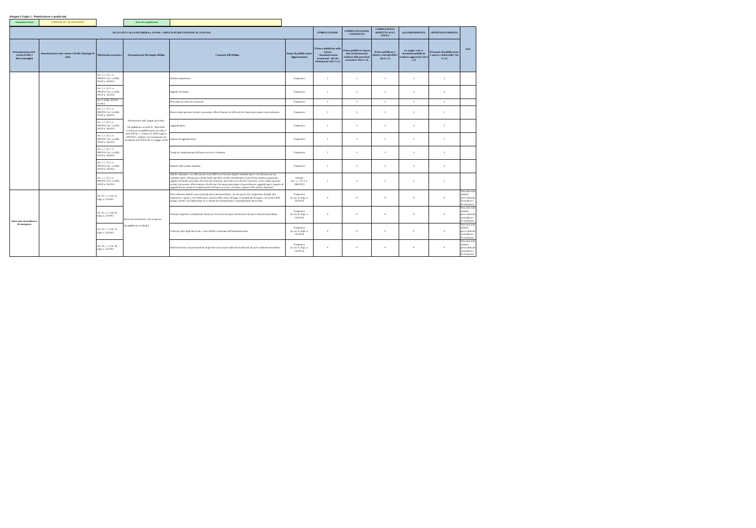Allegato 2 Foglio 1 - Pubblicazione e qualità dati
| Amministrazione | COMUNE di CALANGIANUS | | Data di compilazione | |
| ALLEGATO 1 ALLA DELIBERA n. 43/2016 - GRIGLIA DI RILEVAZIONE AL 31/01/2016 | | | | | | PUBBLICAZIONE | COMPLETEZZA DEL CONTENUTO | COMPLETEZZA RISPETTO AGLI UFFICI | AGGIORNAMENTO | APERTURA FORMATO | Note |
| --- | --- | --- | --- | --- | --- | --- | --- | --- | --- | --- | --- |
| Denominazione sotto-sezione livello 1 (Macrofamiglie) | Denominazione sotto-sezione 2 livello (Tipologie di dati) | Riferimento normativo | Denominazione del singolo obbligo | Contenuti dell'obbligo | Tempo di pubblicazione/ Aggiornamento | Il dato è pubblicato nella sezione "Amministrazione trasparente" del sito istituzionale? (da 0 a 2) | Il dato pubblicato riporta tutte le informazioni richieste dalle previsioni normative? (da 0 a 3) | Il dato pubblicato è riferito a tutti gli uffici? (da 0 a 3) | La pagina web e i documenti pubblicati risultano aggiornati? (da 0 a 3) | Il formato di pubblicazione è aperto o elaborabile? (da 0 a 3) | |
| | | Art. 1, c. 32, l. n. 190/2012 Art. 3, delib. AVCP n. 26/2013 | Informazioni sulle singole procedure (da pubblicare secondo le "Specifiche tecniche per la pubblicazione dei dati ai sensi dell'art. 1, comma 32, della Legge n. 190/2012", adottate con Comunicato del Presidente dell'AVCP del 22 maggio 2013) | Struttura proponente | Tempestivo | 2 | 3 | 3 | 3 | 3 | |
| | | Art. 1, c. 32, l. n. 190/2012 Art. 3, delib. AVCP n. 26/2013 | | Oggetto del bando | Tempestivo | 2 | 3 | 3 | 3 | 3 | |
| | | Art. 3, delib. AVCP n. 26/2013 | | Procedura di scelta del contraente | Tempestivo | 2 | 3 | 3 | 3 | 3 | |
| | | Art. 1, c. 32, l. n. 190/2012 Art. 3, delib. AVCP n. 26/2013 | | Elenco degli operatori invitati a presentare offerte/Numero di offerenti che hanno partecipato al procedimento | Tempestivo | 2 | 3 | 3 | 3 | 3 | |
| | | Art. 1, c. 32, l. n. 190/2012 Art. 3, delib. AVCP n. 26/2013 | | Aggiudicatario | Tempestivo | 2 | 3 | 3 | 3 | 3 | |
| | | Art. 1, c. 32, l. n. 190/2012 Art. 3, delib. AVCP n. 26/2013 | | Importo di aggiudicazione | Tempestivo | 2 | 3 | 3 | 3 | 3 | |
| | | Art. 1, c. 32, l. n. 190/2012 Art. 3, delib. AVCP n. 26/2013 | | Tempi di completamento dell'opera servizio o fornitura | Tempestivo | 2 | 3 | 3 | 3 | 3 | |
| | | Art. 1, c. 32, l. n. 190/2012 Art. 3, delib. AVCP n. 26/2013 | | Importo delle somme liquidate | Tempestivo | 2 | 3 | 3 | 3 | 3 | |
| | | Art. 1, c. 32, l. n. 190/2012 Art. 3, delib. AVCP n. 26/2013 | | Tabelle riassuntive rese liberamente scaricabili in un formato digitale standard aperto con informazioni sui contratti relative all'anno precedente (nello specifico: Codice Identificativo Gara (CIG), struttura proponente, oggetto del bando, procedura di scelta del contraente, procedura di scelta del contraente, elenco degli operatori invitati a presentare offerte/numero di offerenti che hanno partecipato al procedimento, aggiudicatario, importo di aggiudicazione, tempi di completamento dell'opera servizio o fornitura, importo delle somme liquidate) | Annuale (art. 1, c. 32, l. n. 190/2012) | 2 | 3 | 3 | 3 | 3 | |
| Interventi straordinari e di emergenza | | Art. 42, c. 1, lett. a), d.lgs. n. 33/2013 | Interventi straordinari e di emergenza (da pubblicare in tabelle) | Provvedimenti adottati concernenti gli interventi straordinari e di emergenza che comportano deroghe alla legislazione vigente, con l'indicazione espressa delle norme di legge eventualmente derogate e dei motivi della deroga, nonché con l'indicazione di eventuali atti amministrativi o giurisdizionali intervenuti | Tempestivo (ex art. 8, d.lgs. n. 33/2013) | 0 | 0 | 0 | 0 | 0 | Non sono stati adottati provvedimenti straordinari e di emergenza |
| | | Art. 42, c. 1, lett. b), d.lgs. n. 33/2013 | | Termini temporali eventualmente fissati per l'esercizio dei poteri di adozione dei provvedimenti straordinari | Tempestivo (ex art. 8, d.lgs. n. 33/2013) | 0 | 0 | 0 | 0 | 0 | Non sono stati adottati provvedimenti straordinari e di emergenza |
| | | Art. 42, c. 1, lett. c), d.lgs. n. 33/2013 | | Costo previsto degli interventi e costo effettivo sostenuto dall'amministrazione | Tempestivo (ex art. 8, d.lgs. n. 33/2013) | 0 | 0 | 0 | 0 | 0 | Non sono stati adottati provvedimenti straordinari e di emergenza |
| | | Art. 42, c. 1, lett. d), d.lgs. n. 33/2013 | | Particolari forme di partecipazione degli interessati ai procedimenti di adozione dei provvedimenti straordinari | Tempestivo (ex art. 8, d.lgs. n. 33/2013) | 0 | 0 | 0 | 0 | 0 | Non sono stati adottati provvedimenti straordinari e di emergenza |